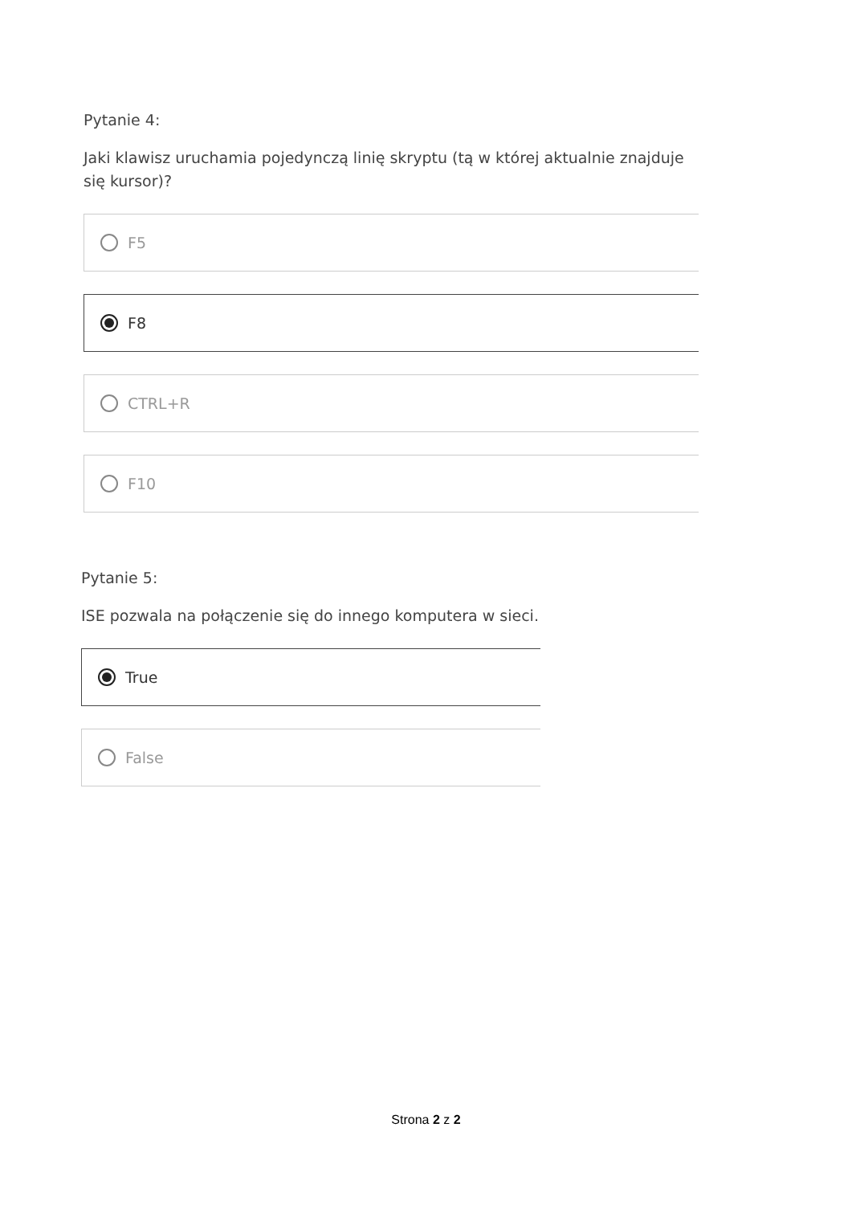Pytanie 4:
Jaki klawisz uruchamia pojedynczą linię skryptu (tą w której aktualnie znajduje się kursor)?
F5
F8
CTRL+R
F10
Pytanie 5:
ISE pozwala na połączenie się do innego komputera w sieci.
True
False
Strona 2 z 2